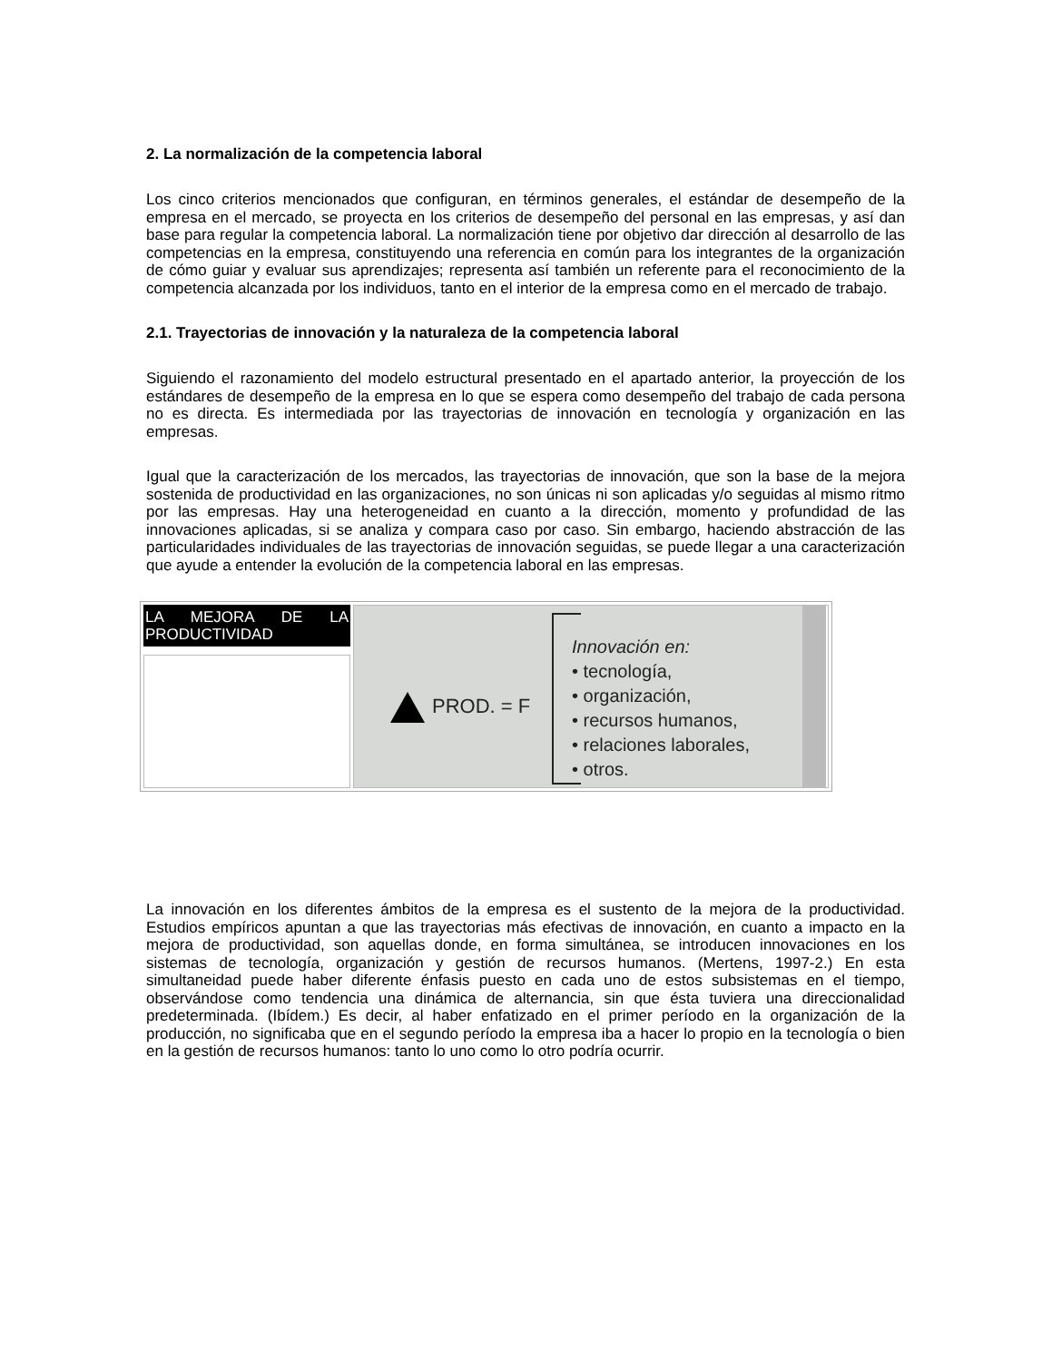2. La normalización de la competencia laboral
Los cinco criterios mencionados que configuran, en términos generales, el estándar de desempeño de la empresa en el mercado, se proyecta en los criterios de desempeño del personal en las empresas, y así dan base para regular la competencia laboral. La normalización tiene por objetivo dar dirección al desarrollo de las competencias en la empresa, constituyendo una referencia en común para los integrantes de la organización de cómo guiar y evaluar sus aprendizajes; representa así también un referente para el reconocimiento de la competencia alcanzada por los individuos, tanto en el interior de la empresa como en el mercado de trabajo.
2.1. Trayectorias de innovación y la naturaleza de la competencia laboral
Siguiendo el razonamiento del modelo estructural presentado en el apartado anterior, la proyección de los estándares de desempeño de la empresa en lo que se espera como desempeño del trabajo de cada persona no es directa. Es intermediada por las trayectorias de innovación en tecnología y organización en las empresas.
Igual que la caracterización de los mercados, las trayectorias de innovación, que son la base de la mejora sostenida de productividad en las organizaciones, no son únicas ni son aplicadas y/o seguidas al mismo ritmo por las empresas. Hay una heterogeneidad en cuanto a la dirección, momento y profundidad de las innovaciones aplicadas, si se analiza y compara caso por caso. Sin embargo, haciendo abstracción de las particularidades individuales de las trayectorias de innovación seguidas, se puede llegar a una caracterización que ayude a entender la evolución de la competencia laboral en las empresas.
| LA MEJORA DE LA PRODUCTIVIDAD | PROD. = F Innovación en: • tecnología, • organización, • recursos humanos, • relaciones laborales, • otros. |
La innovación en los diferentes ámbitos de la empresa es el sustento de la mejora de la productividad. Estudios empíricos apuntan a que las trayectorias más efectivas de innovación, en cuanto a impacto en la mejora de productividad, son aquellas donde, en forma simultánea, se introducen innovaciones en los sistemas de tecnología, organización y gestión de recursos humanos. (Mertens, 1997-2.) En esta simultaneidad puede haber diferente énfasis puesto en cada uno de estos subsistemas en el tiempo, observándose como tendencia una dinámica de alternancia, sin que ésta tuviera una direccionalidad predeterminada. (Ibídem.) Es decir, al haber enfatizado en el primer período en la organización de la producción, no significaba que en el segundo período la empresa iba a hacer lo propio en la tecnología o bien en la gestión de recursos humanos: tanto lo uno como lo otro podría ocurrir.